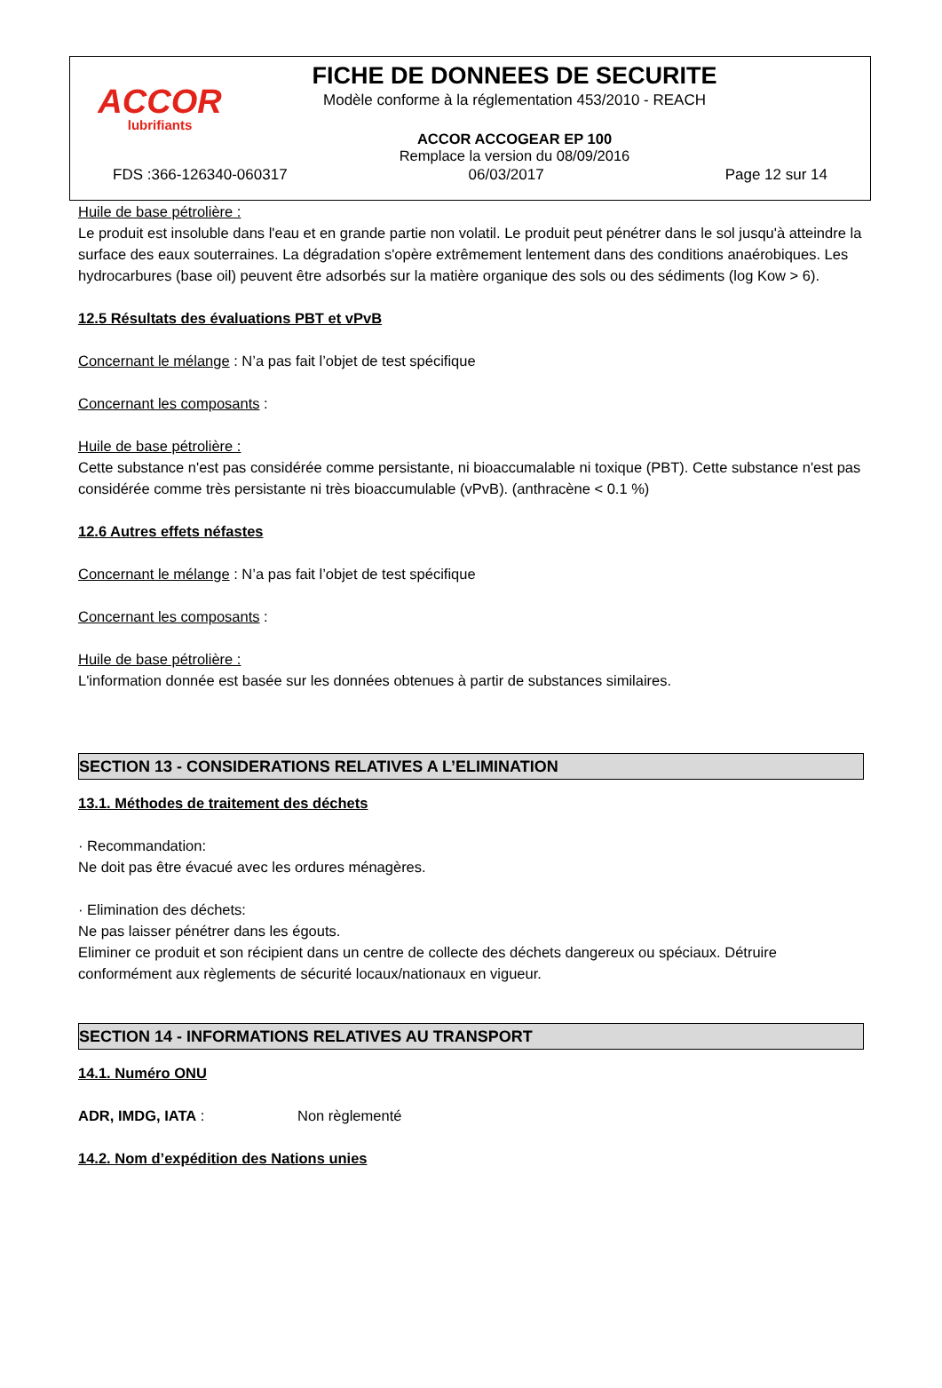ACCOR
lubrifiants
FICHE DE DONNEES DE SECURITE
Modèle conforme à la réglementation 453/2010 - REACH
ACCOR ACCOGEAR EP 100
Remplace la version du 08/09/2016
FDS :366-126340-060317 06/03/2017 Page 12 sur 14
Huile de base pétrolière :
Le produit est insoluble dans l'eau et en grande partie non volatil. Le produit peut pénétrer dans le sol jusqu'à atteindre la surface des eaux souterraines. La dégradation s'opère extrêmement lentement dans des conditions anaérobiques. Les hydrocarbures (base oil) peuvent être adsorbés sur la matière organique des sols ou des sédiments (log Kow > 6).
12.5 Résultats des évaluations PBT et vPvB
Concernant le mélange : N’a pas fait l’objet de test spécifique
Concernant les composants :
Huile de base pétrolière :
Cette substance n'est pas considérée comme persistante, ni bioaccumalable ni toxique (PBT). Cette substance n'est pas considérée comme très persistante ni très bioaccumulable (vPvB). (anthracène < 0.1 %)
12.6 Autres effets néfastes
Concernant le mélange : N’a pas fait l’objet de test spécifique
Concernant les composants :
Huile de base pétrolière :
L'information donnée est basée sur les données obtenues à partir de substances similaires.
SECTION 13 - CONSIDERATIONS RELATIVES A L’ELIMINATION
13.1. Méthodes de traitement des déchets
· Recommandation:
Ne doit pas être évacué avec les ordures ménagères.
· Elimination des déchets:
Ne pas laisser pénétrer dans les égouts.
Eliminer ce produit et son récipient dans un centre de collecte des déchets dangereux ou spéciaux. Détruire conformément aux règlements de sécurité locaux/nationaux en vigueur.
SECTION 14 - INFORMATIONS RELATIVES AU TRANSPORT
14.1. Numéro ONU
ADR, IMDG, IATA : Non règlementé
14.2. Nom d’expédition des Nations unies